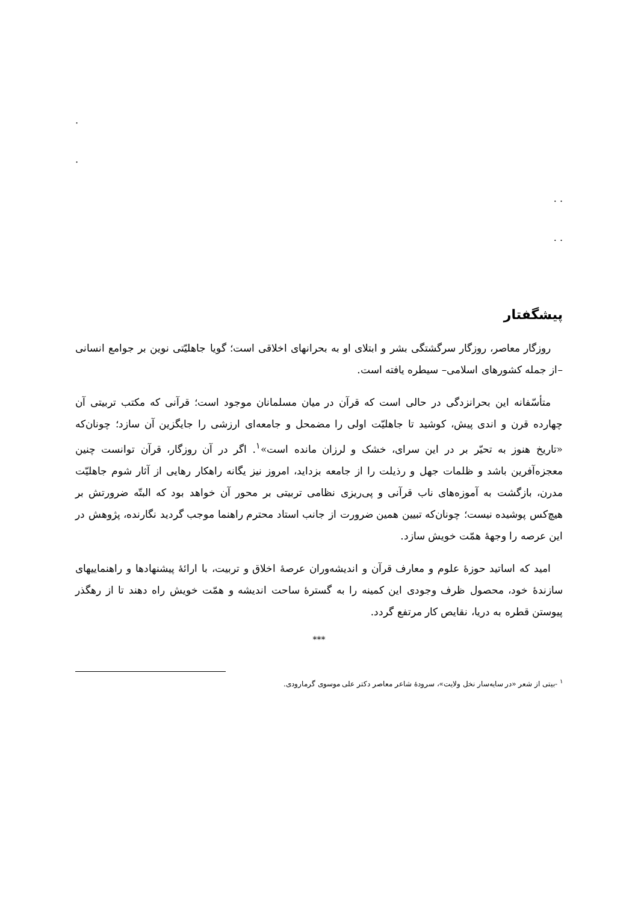.
.
. .
. .
پیشگفتار
روزگار معاصر، روزگار سرگشتگی بشر و ابتلای او به بحرانهای اخلاقی است؛ گویا جاهلیّتی نوین بر جوامع انسانی –از جمله کشورهای اسلامی– سیطره یافته است.
متأسّفانه این بحرانزدگی در حالی است که قرآن در میان مسلمانان موجود است؛ قرآنی که مکتب تربیتی آن چهارده قرن و اندی پیش، کوشید تا جاهلیّت اولی را مضمحل و جامعه‌ای ارزشی را جایگزین آن سازد؛ چونان‌که «تاریخ هنوز به تحیّر بر در این سرای، خشک و لرزان مانده است»<sup>۱</sup>. اگر در آن روزگار، قرآن توانست چنین معجزه‌آفرین باشد و ظلمات جهل و رذیلت را از جامعه بزداید، امروز نیز یگانه راهکار رهایی از آثار شوم جاهلیّت مدرن، بازگشت به آموزه‌های ناب قرآنی و پی‌ریزی نظامی تربیتی بر محور آن خواهد بود که البتّه ضرورتش بر هیچ‌کس پوشیده نیست؛ چونان‌که تبیین همین ضرورت از جانب استاد محترم راهنما موجب گردید نگارنده، پژوهش در این عرصه را وجههٔ همّت خویش سازد.
امید که اساتید حوزهٔ علوم و معارف قرآن و اندیشه‌وران عرصهٔ اخلاق و تربیت، با ارائهٔ پیشنهادها و راهنماییهای سازندهٔ خود، محصول ظرف وجودی این کمینه را به گسترهٔ ساحت اندیشه و همّت خویش راه دهند تا از رهگذر پیوستن قطره به دریا، نقایص کار مرتفع گردد.
***
<sup>۱</sup> -بیتی از شعر «در سایه‌سار نخل ولایت»، سرودهٔ شاعر معاصر دکتر علی موسوی گرمارودی.